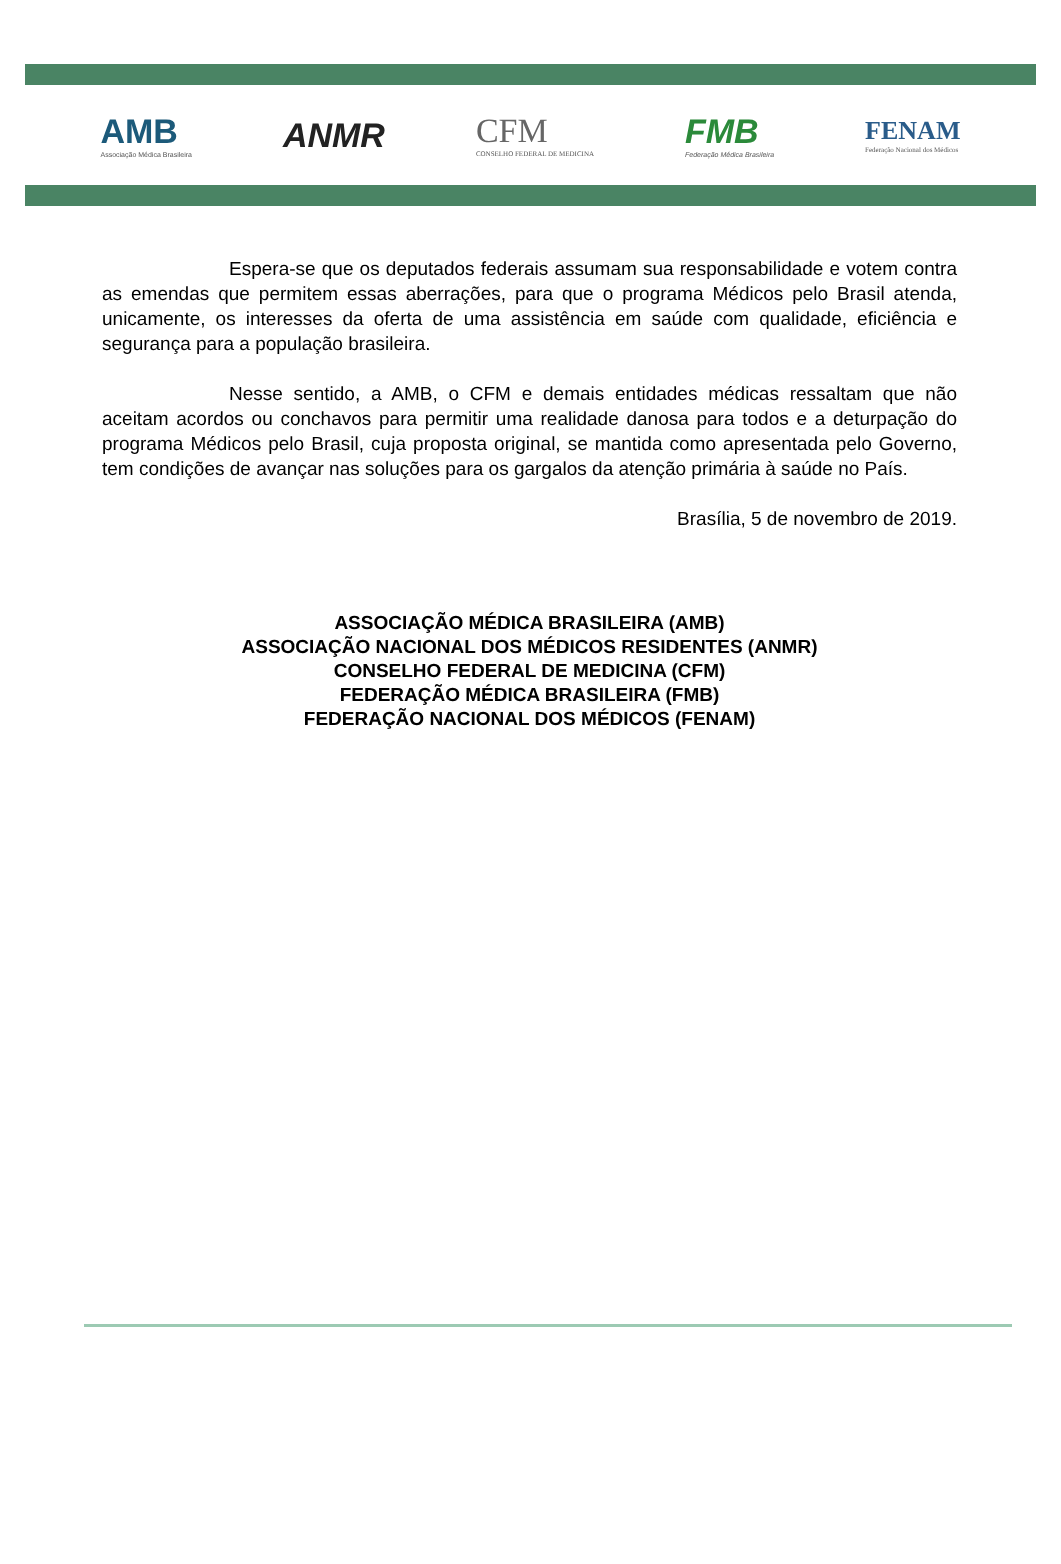AMB
Associação Médica Brasileira
ANMR
CFM
CONSELHO FEDERAL DE MEDICINA
FMB
Federação Médica Brasileira
FENAM
Federação Nacional dos Médicos
Espera-se que os deputados federais assumam sua responsabilidade e votem contra as emendas que permitem essas aberrações, para que o programa Médicos pelo Brasil atenda, unicamente, os interesses da oferta de uma assistência em saúde com qualidade, eficiência e segurança para a população brasileira.
Nesse sentido, a AMB, o CFM e demais entidades médicas ressaltam que não aceitam acordos ou conchavos para permitir uma realidade danosa para todos e a deturpação do programa Médicos pelo Brasil, cuja proposta original, se mantida como apresentada pelo Governo, tem condições de avançar nas soluções para os gargalos da atenção primária à saúde no País.
Brasília, 5 de novembro de 2019.
ASSOCIAÇÃO MÉDICA BRASILEIRA (AMB)
ASSOCIAÇÃO NACIONAL DOS MÉDICOS RESIDENTES (ANMR)
CONSELHO FEDERAL DE MEDICINA (CFM)
FEDERAÇÃO MÉDICA BRASILEIRA (FMB)
FEDERAÇÃO NACIONAL DOS MÉDICOS (FENAM)